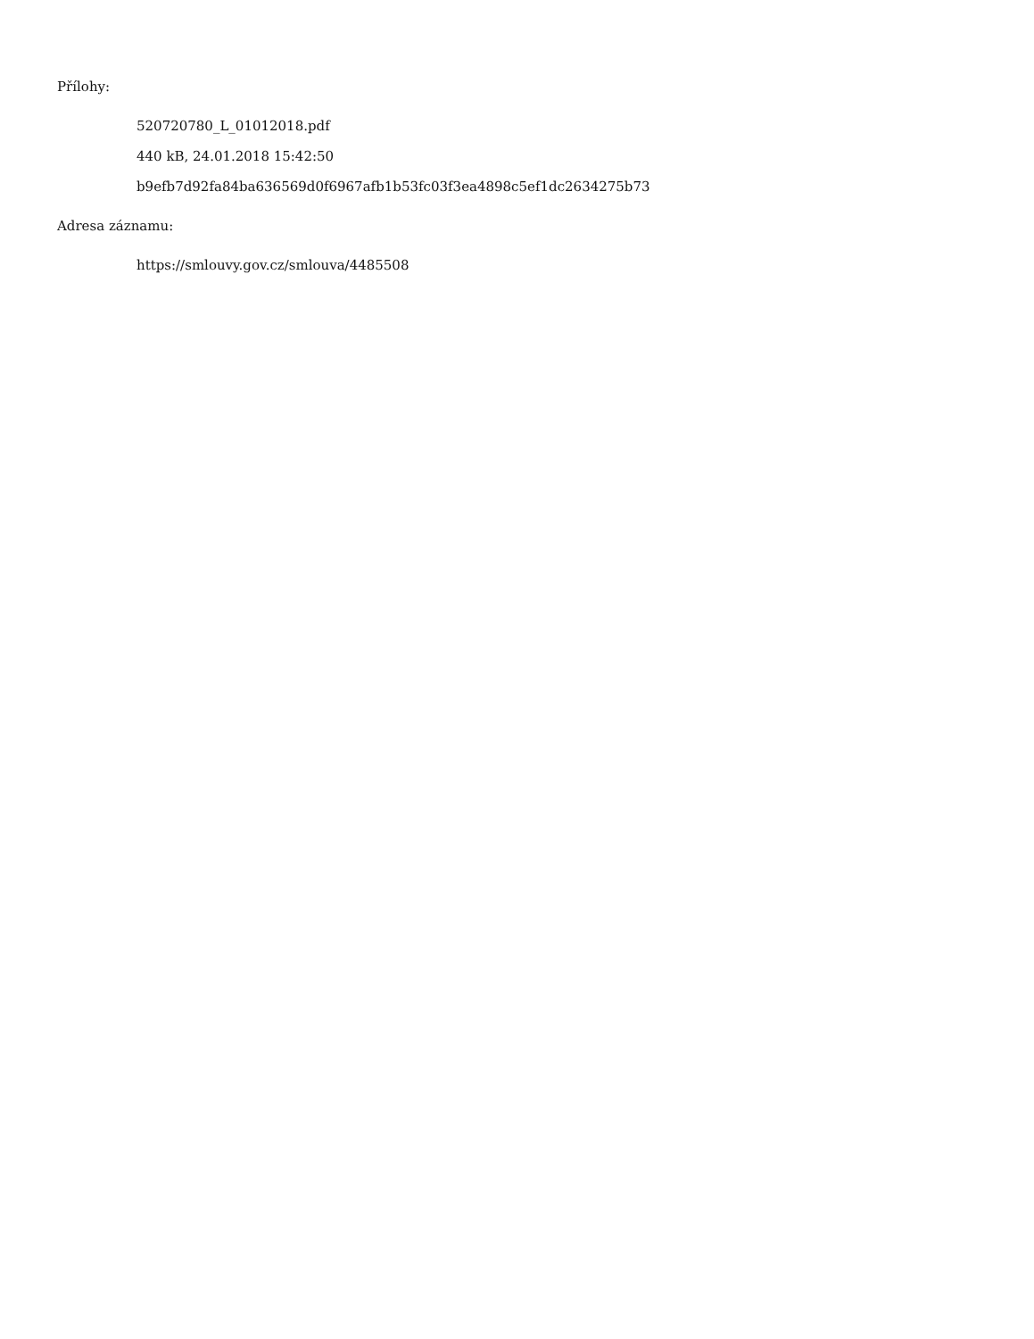Přílohy:
520720780_L_01012018.pdf
440 kB, 24.01.2018 15:42:50
b9efb7d92fa84ba636569d0f6967afb1b53fc03f3ea4898c5ef1dc2634275b73
Adresa záznamu:
https://smlouvy.gov.cz/smlouva/4485508